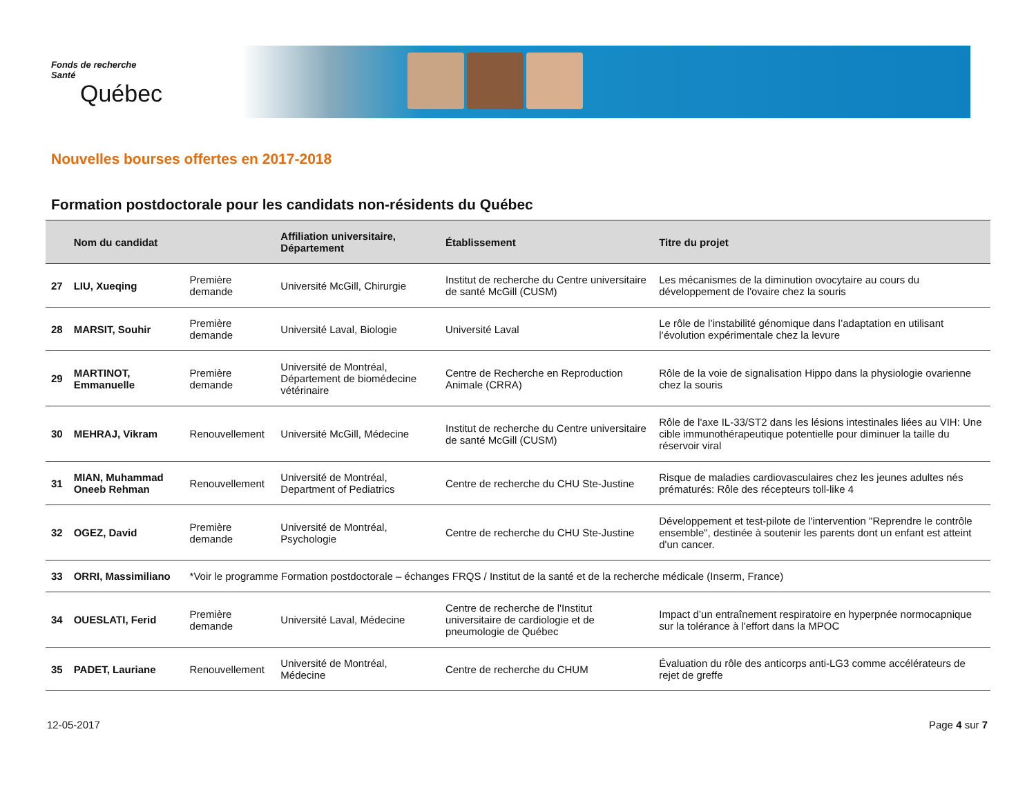Fonds de recherche
Santé
Québec
Nouvelles bourses offertes en 2017-2018
Formation postdoctorale pour les candidats non-résidents du Québec
| | Nom du candidat | | Affiliation universitaire, Département | Établissement | Titre du projet |
| --- | --- | --- | --- | --- | --- |
| 27 | LIU, Xueqing | Première demande | Université McGill, Chirurgie | Institut de recherche du Centre universitaire de santé McGill (CUSM) | Les mécanismes de la diminution ovocytaire au cours du développement de l'ovaire chez la souris |
| 28 | MARSIT, Souhir | Première demande | Université Laval, Biologie | Université Laval | Le rôle de l’instabilité génomique dans l’adaptation en utilisant l’évolution expérimentale chez la levure |
| 29 | MARTINOT, Emmanuelle | Première demande | Université de Montréal, Département de biomédecine vétérinaire | Centre de Recherche en Reproduction Animale (CRRA) | Rôle de la voie de signalisation Hippo dans la physiologie ovarienne chez la souris |
| 30 | MEHRAJ, Vikram | Renouvellement | Université McGill, Médecine | Institut de recherche du Centre universitaire de santé McGill (CUSM) | Rôle de l'axe IL-33/ST2 dans les lésions intestinales liées au VIH: Une cible immunothérapeutique potentielle pour diminuer la taille du réservoir viral |
| 31 | MIAN, Muhammad Oneeb Rehman | Renouvellement | Université de Montréal, Department of Pediatrics | Centre de recherche du CHU Ste-Justine | Risque de maladies cardiovasculaires chez les jeunes adultes nés prématurés: Rôle des récepteurs toll-like 4 |
| 32 | OGEZ, David | Première demande | Université de Montréal, Psychologie | Centre de recherche du CHU Ste-Justine | Développement et test-pilote de l'intervention "Reprendre le contrôle ensemble", destinée à soutenir les parents dont un enfant est atteint d'un cancer. |
| 33 | ORRI, Massimiliano | *Voir le programme Formation postdoctorale – échanges FRQS / Institut de la santé et de la recherche médicale (Inserm, France) | | | |
| 34 | OUESLATI, Ferid | Première demande | Université Laval, Médecine | Centre de recherche de l'Institut universitaire de cardiologie et de pneumologie de Québec | Impact d’un entraînement respiratoire en hyperpnée normocapnique sur la tolérance à l'effort dans la MPOC |
| 35 | PADET, Lauriane | Renouvellement | Université de Montréal, Médecine | Centre de recherche du CHUM | Évaluation du rôle des anticorps anti-LG3 comme accélérateurs de rejet de greffe |
12-05-2017 Page 4 sur 7